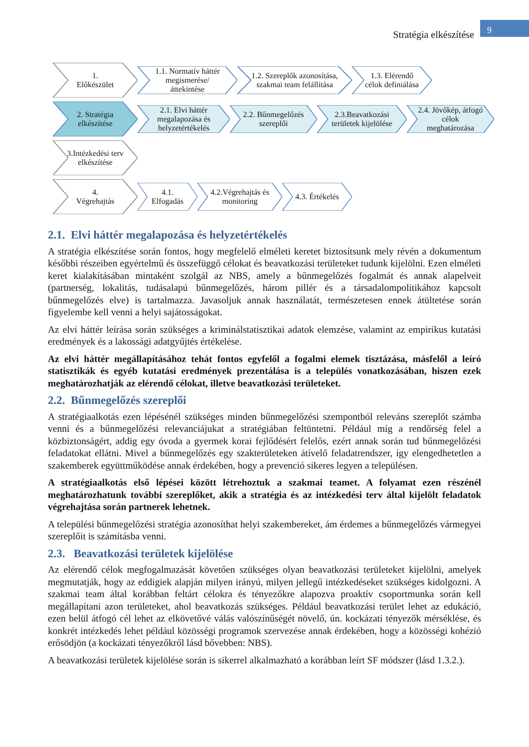Stratégia elkészítése
9
1.
Előkészület
1.1. Normatív háttér megismerése/ áttekintése
1.2. Szereplők azonosítása, szakmai team felállítása
1.3. Elérendő célok definiálása
2. Stratégia elkészítése
2.1. Elvi háttér megalapozása és helyzetértékelés
2.2. Bűnmegelőzés szereplői
2.3.Beavatkozási területek kijelölése
2.4. Jövőkép, átfogó célok meghatározása
3.Intézkedési terv elkészítése
4.
Végrehajtás
4.1. Elfogadás
4.2.Végrehajtás és monitoring
4.3. Értékelés
2.1. Elvi háttér megalapozása és helyzetértékelés
A stratégia elkészítése során fontos, hogy megfelelő elméleti keretet biztosítsunk mely révén a dokumentum későbbi részeiben egyértelmű és összefüggő célokat és beavatkozási területeket tudunk kijelölni. Ezen elméleti keret kialakításában mintaként szolgál az NBS, amely a bűnmegelőzés fogalmát és annak alapelveit (partnerség, lokalitás, tudásalapú bűnmegelőzés, három pillér és a társadalompolitikához kapcsolt bűnmegelőzés elve) is tartalmazza. Javasoljuk annak használatát, természetesen ennek átültetése során figyelembe kell venni a helyi sajátosságokat.
Az elvi háttér leírása során szükséges a kriminálstatisztikai adatok elemzése, valamint az empirikus kutatási eredmények és a lakossági adatgyűjtés értékelése.
Az elvi háttér megállapításához tehát fontos egyfelől a fogalmi elemek tisztázása, másfelől a leíró statisztikák és egyéb kutatási eredmények prezentálása is a település vonatkozásában, hiszen ezek meghatározhatják az elérendő célokat, illetve beavatkozási területeket.
2.2. Bűnmegelőzés szereplői
A stratégiaalkotás ezen lépésénél szükséges minden bűnmegelőzési szempontból releváns szereplőt számba venni és a bűnmegelőzési relevanciájukat a stratégiában feltüntetni. Például míg a rendőrség felel a közbiztonságért, addig egy óvoda a gyermek korai fejlődésért felelős, ezért annak során tud bűnmegelőzési feladatokat ellátni. Mivel a bűnmegelőzés egy szakterületeken átívelő feladatrendszer, így elengedhetetlen a szakemberek együttműködése annak érdekében, hogy a prevenció sikeres legyen a településen.
A stratégiaalkotás első lépései között létrehoztuk a szakmai teamet. A folyamat ezen részénél meghatározhatunk további szereplőket, akik a stratégia és az intézkedési terv által kijelölt feladatok végrehajtása során partnerek lehetnek.
A települési bűnmegelőzési stratégia azonosíthat helyi szakembereket, ám érdemes a bűnmegelőzés vármegyei szereplőit is számításba venni.
2.3. Beavatkozási területek kijelölése
Az elérendő célok megfogalmazását követően szükséges olyan beavatkozási területeket kijelölni, amelyek megmutatják, hogy az eddigiek alapján milyen irányú, milyen jellegű intézkedéseket szükséges kidolgozni. A szakmai team által korábban feltárt célokra és tényezőkre alapozva proaktív csoportmunka során kell megállapítani azon területeket, ahol beavatkozás szükséges. Például beavatkozási terület lehet az edukáció, ezen belül átfogó cél lehet az elkövetővé válás valószínűségét növelő, ún. kockázati tényezők mérséklése, és konkrét intézkedés lehet például közösségi programok szervezése annak érdekében, hogy a közösségi kohézió erősödjön (a kockázati tényezőkről lásd bővebben: NBS).
A beavatkozási területek kijelölése során is sikerrel alkalmazható a korábban leírt SF módszer (lásd 1.3.2.).